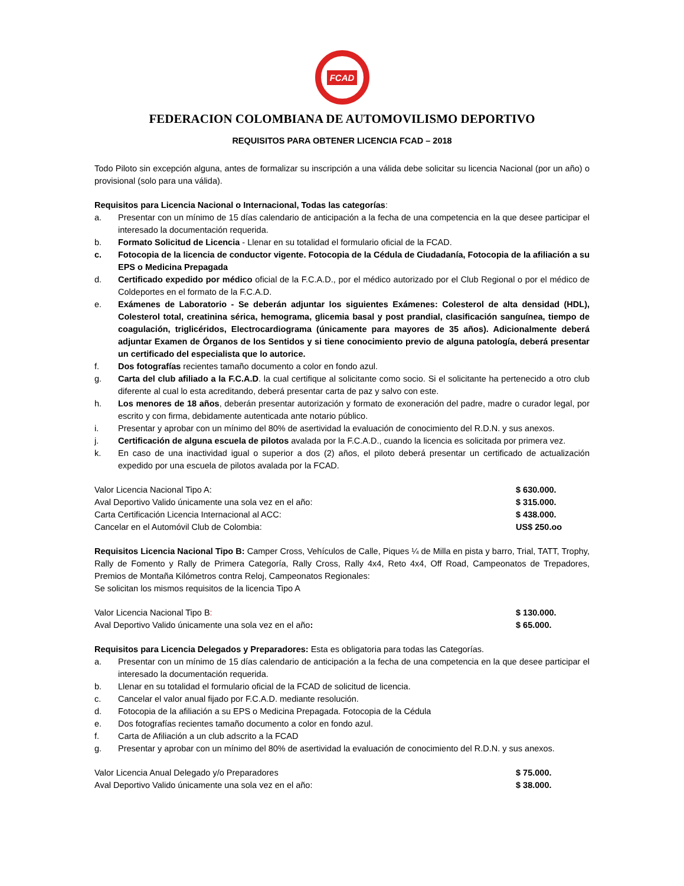FCAD
FEDERACION COLOMBIANA DE AUTOMOVILISMO DEPORTIVO
REQUISITOS PARA OBTENER LICENCIA FCAD – 2018
Todo Piloto sin excepción alguna, antes de formalizar su inscripción a una válida debe solicitar su licencia Nacional (por un año) o provisional (solo para una válida).
Requisitos para Licencia Nacional o Internacional, Todas las categorías:
a. Presentar con un mínimo de 15 días calendario de anticipación a la fecha de una competencia en la que desee participar el interesado la documentación requerida.
b. Formato Solicitud de Licencia - Llenar en su totalidad el formulario oficial de la FCAD.
c. Fotocopia de la licencia de conductor vigente. Fotocopia de la Cédula de Ciudadanía, Fotocopia de la afiliación a su EPS o Medicina Prepagada
d. Certificado expedido por médico oficial de la F.C.A.D., por el médico autorizado por el Club Regional o por el médico de Coldeportes en el formato de la F.C.A.D.
e. Exámenes de Laboratorio - Se deberán adjuntar los siguientes Exámenes: Colesterol de alta densidad (HDL), Colesterol total, creatinina sérica, hemograma, glicemia basal y post prandial, clasificación sanguínea, tiempo de coagulación, triglicéridos, Electrocardiograma (únicamente para mayores de 35 años). Adicionalmente deberá adjuntar Examen de Órganos de los Sentidos y si tiene conocimiento previo de alguna patología, deberá presentar un certificado del especialista que lo autorice.
f. Dos fotografías recientes tamaño documento a color en fondo azul.
g. Carta del club afiliado a la F.C.A.D. la cual certifique al solicitante como socio. Si el solicitante ha pertenecido a otro club diferente al cual lo esta acreditando, deberá presentar carta de paz y salvo con este.
h. Los menores de 18 años, deberán presentar autorización y formato de exoneración del padre, madre o curador legal, por escrito y con firma, debidamente autenticada ante notario público.
i. Presentar y aprobar con un mínimo del 80% de asertividad la evaluación de conocimiento del R.D.N. y sus anexos.
j. Certificación de alguna escuela de pilotos avalada por la F.C.A.D., cuando la licencia es solicitada por primera vez.
k. En caso de una inactividad igual o superior a dos (2) años, el piloto deberá presentar un certificado de actualización expedido por una escuela de pilotos avalada por la FCAD.
Valor Licencia Nacional Tipo A: $ 630.000.
Aval Deportivo Valido únicamente una sola vez en el año: $ 315.000.
Carta Certificación Licencia Internacional al ACC: $ 438.000.
Cancelar en el Automóvil Club de Colombia: US$ 250.oo
Requisitos Licencia Nacional Tipo B: Camper Cross, Vehículos de Calle, Piques ¼ de Milla en pista y barro, Trial, TATT, Trophy, Rally de Fomento y Rally de Primera Categoría, Rally Cross, Rally 4x4, Reto 4x4, Off Road, Campeonatos de Trepadores, Premios de Montaña Kilómetros contra Reloj, Campeonatos Regionales:
Se solicitan los mismos requisitos de la licencia Tipo A
Valor Licencia Nacional Tipo B: $ 130.000.
Aval Deportivo Valido únicamente una sola vez en el año: $ 65.000.
Requisitos para Licencia Delegados y Preparadores: Esta es obligatoria para todas las Categorías.
a. Presentar con un mínimo de 15 días calendario de anticipación a la fecha de una competencia en la que desee participar el interesado la documentación requerida.
b. Llenar en su totalidad el formulario oficial de la FCAD de solicitud de licencia.
c. Cancelar el valor anual fijado por F.C.A.D. mediante resolución.
d. Fotocopia de la afiliación a su EPS o Medicina Prepagada. Fotocopia de la Cédula
e. Dos fotografías recientes tamaño documento a color en fondo azul.
f. Carta de Afiliación a un club adscrito a la FCAD
g. Presentar y aprobar con un mínimo del 80% de asertividad la evaluación de conocimiento del R.D.N. y sus anexos.
Valor Licencia Anual Delegado y/o Preparadores $ 75.000.
Aval Deportivo Valido únicamente una sola vez en el año: $ 38.000.